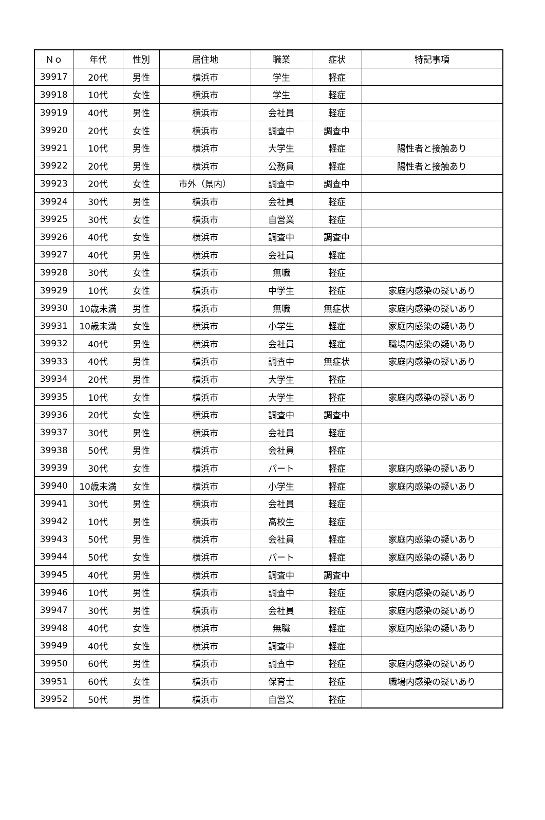| Ｎｏ | 年代 | 性別 | 居住地 | 職業 | 症状 | 特記事項 |
| --- | --- | --- | --- | --- | --- | --- |
| 39917 | 20代 | 男性 | 横浜市 | 学生 | 軽症 | |
| 39918 | 10代 | 女性 | 横浜市 | 学生 | 軽症 | |
| 39919 | 40代 | 男性 | 横浜市 | 会社員 | 軽症 | |
| 39920 | 20代 | 女性 | 横浜市 | 調査中 | 調査中 | |
| 39921 | 10代 | 男性 | 横浜市 | 大学生 | 軽症 | 陽性者と接触あり |
| 39922 | 20代 | 男性 | 横浜市 | 公務員 | 軽症 | 陽性者と接触あり |
| 39923 | 20代 | 女性 | 市外（県内） | 調査中 | 調査中 | |
| 39924 | 30代 | 男性 | 横浜市 | 会社員 | 軽症 | |
| 39925 | 30代 | 女性 | 横浜市 | 自営業 | 軽症 | |
| 39926 | 40代 | 女性 | 横浜市 | 調査中 | 調査中 | |
| 39927 | 40代 | 男性 | 横浜市 | 会社員 | 軽症 | |
| 39928 | 30代 | 女性 | 横浜市 | 無職 | 軽症 | |
| 39929 | 10代 | 女性 | 横浜市 | 中学生 | 軽症 | 家庭内感染の疑いあり |
| 39930 | 10歳未満 | 男性 | 横浜市 | 無職 | 無症状 | 家庭内感染の疑いあり |
| 39931 | 10歳未満 | 女性 | 横浜市 | 小学生 | 軽症 | 家庭内感染の疑いあり |
| 39932 | 40代 | 男性 | 横浜市 | 会社員 | 軽症 | 職場内感染の疑いあり |
| 39933 | 40代 | 男性 | 横浜市 | 調査中 | 無症状 | 家庭内感染の疑いあり |
| 39934 | 20代 | 男性 | 横浜市 | 大学生 | 軽症 | |
| 39935 | 10代 | 女性 | 横浜市 | 大学生 | 軽症 | 家庭内感染の疑いあり |
| 39936 | 20代 | 女性 | 横浜市 | 調査中 | 調査中 | |
| 39937 | 30代 | 男性 | 横浜市 | 会社員 | 軽症 | |
| 39938 | 50代 | 男性 | 横浜市 | 会社員 | 軽症 | |
| 39939 | 30代 | 女性 | 横浜市 | パート | 軽症 | 家庭内感染の疑いあり |
| 39940 | 10歳未満 | 女性 | 横浜市 | 小学生 | 軽症 | 家庭内感染の疑いあり |
| 39941 | 30代 | 男性 | 横浜市 | 会社員 | 軽症 | |
| 39942 | 10代 | 男性 | 横浜市 | 高校生 | 軽症 | |
| 39943 | 50代 | 男性 | 横浜市 | 会社員 | 軽症 | 家庭内感染の疑いあり |
| 39944 | 50代 | 女性 | 横浜市 | パート | 軽症 | 家庭内感染の疑いあり |
| 39945 | 40代 | 男性 | 横浜市 | 調査中 | 調査中 | |
| 39946 | 10代 | 男性 | 横浜市 | 調査中 | 軽症 | 家庭内感染の疑いあり |
| 39947 | 30代 | 男性 | 横浜市 | 会社員 | 軽症 | 家庭内感染の疑いあり |
| 39948 | 40代 | 女性 | 横浜市 | 無職 | 軽症 | 家庭内感染の疑いあり |
| 39949 | 40代 | 女性 | 横浜市 | 調査中 | 軽症 | |
| 39950 | 60代 | 男性 | 横浜市 | 調査中 | 軽症 | 家庭内感染の疑いあり |
| 39951 | 60代 | 女性 | 横浜市 | 保育士 | 軽症 | 職場内感染の疑いあり |
| 39952 | 50代 | 男性 | 横浜市 | 自営業 | 軽症 | |